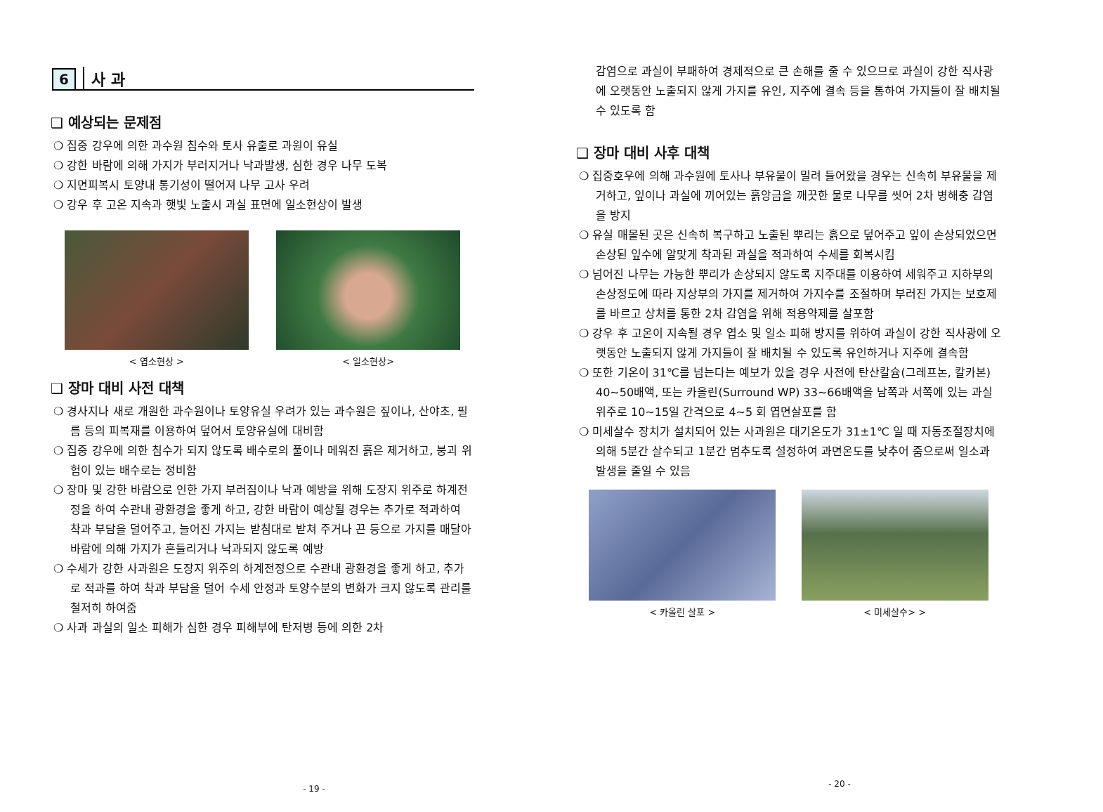6 사 과
❑ 예상되는 문제점
❍ 집중 강우에 의한 과수원 침수와 토사 유출로 과원이 유실
❍ 강한 바람에 의해 가지가 부러지거나 낙과발생, 심한 경우 나무 도복
❍ 지면피복시 토양내 통기성이 떨어져 나무 고사 우려
❍ 강우 후 고온 지속과 햇빛 노출시 과실 표면에 일소현상이 발생
< 엽소현상 > < 일소현상>
❑ 장마 대비 사전 대책
❍ 경사지나 새로 개원한 과수원이나 토양유실 우려가 있는 과수원은 짚이나, 산야초, 필름 등의 피복재를 이용하여 덮어서 토양유실에 대비함
❍ 집중 강우에 의한 침수가 되지 않도록 배수로의 풀이나 메워진 흙은 제거하고, 붕괴 위험이 있는 배수로는 정비함
❍ 장마 및 강한 바람으로 인한 가지 부러짐이나 낙과 예방을 위해 도장지 위주로 하계전정을 하여 수관내 광환경을 좋게 하고, 강한 바람이 예상될 경우는 추가로 적과하여 착과 부담을 덜어주고, 늘어진 가지는 받침대로 받쳐 주거나 끈 등으로 가지를 매달아 바람에 의해 가지가 흔들리거나 낙과되지 않도록 예방
❍ 수세가 강한 사과원은 도장지 위주의 하계전정으로 수관내 광환경을 좋게 하고, 추가로 적과를 하여 착과 부담을 덜어 수세 안정과 토양수분의 변화가 크지 않도록 관리를 철저히 하여줌
❍ 사과 과실의 일소 피해가 심한 경우 피해부에 탄저병 등에 의한 2차
- 19 -
감염으로 과실이 부패하여 경제적으로 큰 손해를 줄 수 있으므로 과실이 강한 직사광에 오랫동안 노출되지 않게 가지를 유인, 지주에 결속 등을 통하여 가지들이 잘 배치될 수 있도록 함
❑ 장마 대비 사후 대책
❍ 집중호우에 의해 과수원에 토사나 부유물이 밀려 들어왔을 경우는 신속히 부유물을 제거하고, 잎이나 과실에 끼어있는 흙앙금을 깨끗한 물로 나무를 씻어 2차 병해충 감염을 방지
❍ 유실 매몰된 곳은 신속히 복구하고 노출된 뿌리는 흙으로 덮어주고 잎이 손상되었으면 손상된 잎수에 알맞게 착과된 과실을 적과하여 수세를 회복시킴
❍ 넘어진 나무는 가능한 뿌리가 손상되지 않도록 지주대를 이용하여 세워주고 지하부의 손상정도에 따라 지상부의 가지를 제거하여 가지수를 조절하며 부러진 가지는 보호제를 바르고 상처를 통한 2차 감염을 위해 적용약제를 살포함
❍ 강우 후 고온이 지속될 경우 엽소 및 일소 피해 방지를 위하여 과실이 강한 직사광에 오랫동안 노출되지 않게 가지들이 잘 배치될 수 있도록 유인하거나 지주에 결속함
❍ 또한 기온이 31℃를 넘는다는 예보가 있을 경우 사전에 탄산칼슘(그레프논, 칼카본) 40~50배액, 또는 카올린(Surround WP) 33~66배액을 남쪽과 서쪽에 있는 과실 위주로 10~15일 간격으로 4~5 회 엽면살포를 함
❍ 미세살수 장치가 설치되어 있는 사과원은 대기온도가 31±1℃ 일 때 자동조절장치에 의해 5분간 살수되고 1분간 멈추도록 설정하여 과면온도를 낮추어 줌으로써 일소과 발생을 줄일 수 있음
< 카올린 살포 > < 미세살수> >
- 20 -